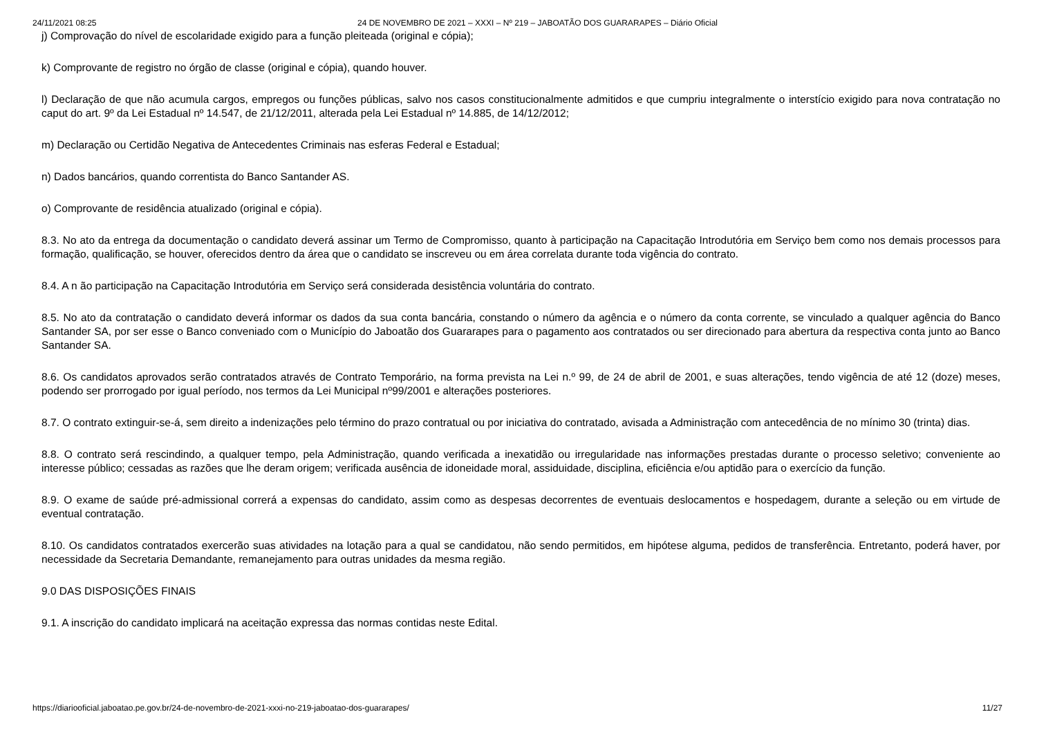24/11/2021 08:25 24 DE NOVEMBRO DE 2021 – XXXI – Nº 219 – JABOATÃO DOS GUARARAPES – Diário Oficial
j) Comprovação do nível de escolaridade exigido para a função pleiteada (original e cópia);
k) Comprovante de registro no órgão de classe (original e cópia), quando houver.
l) Declaração de que não acumula cargos, empregos ou funções públicas, salvo nos casos constitucionalmente admitidos e que cumpriu integralmente o interstício exigido para nova contratação no caput do art. 9º da Lei Estadual nº 14.547, de 21/12/2011, alterada pela Lei Estadual nº 14.885, de 14/12/2012;
m) Declaração ou Certidão Negativa de Antecedentes Criminais nas esferas Federal e Estadual;
n) Dados bancários, quando correntista do Banco Santander AS.
o) Comprovante de residência atualizado (original e cópia).
8.3. No ato da entrega da documentação o candidato deverá assinar um Termo de Compromisso, quanto à participação na Capacitação Introdutória em Serviço bem como nos demais processos para formação, qualificação, se houver, oferecidos dentro da área que o candidato se inscreveu ou em área correlata durante toda vigência do contrato.
8.4. A n ão participação na Capacitação Introdutória em Serviço será considerada desistência voluntária do contrato.
8.5. No ato da contratação o candidato deverá informar os dados da sua conta bancária, constando o número da agência e o número da conta corrente, se vinculado a qualquer agência do Banco Santander SA, por ser esse o Banco conveniado com o Município do Jaboatão dos Guararapes para o pagamento aos contratados ou ser direcionado para abertura da respectiva conta junto ao Banco Santander SA.
8.6. Os candidatos aprovados serão contratados através de Contrato Temporário, na forma prevista na Lei n.º 99, de 24 de abril de 2001, e suas alterações, tendo vigência de até 12 (doze) meses, podendo ser prorrogado por igual período, nos termos da Lei Municipal nº99/2001 e alterações posteriores.
8.7. O contrato extinguir-se-á, sem direito a indenizações pelo término do prazo contratual ou por iniciativa do contratado, avisada a Administração com antecedência de no mínimo 30 (trinta) dias.
8.8. O contrato será rescindindo, a qualquer tempo, pela Administração, quando verificada a inexatidão ou irregularidade nas informações prestadas durante o processo seletivo; conveniente ao interesse público; cessadas as razões que lhe deram origem; verificada ausência de idoneidade moral, assiduidade, disciplina, eficiência e/ou aptidão para o exercício da função.
8.9. O exame de saúde pré-admissional correrá a expensas do candidato, assim como as despesas decorrentes de eventuais deslocamentos e hospedagem, durante a seleção ou em virtude de eventual contratação.
8.10. Os candidatos contratados exercerão suas atividades na lotação para a qual se candidatou, não sendo permitidos, em hipótese alguma, pedidos de transferência. Entretanto, poderá haver, por necessidade da Secretaria Demandante, remanejamento para outras unidades da mesma região.
9.0 DAS DISPOSIÇÕES FINAIS
9.1. A inscrição do candidato implicará na aceitação expressa das normas contidas neste Edital.
https://diariooficial.jaboatao.pe.gov.br/24-de-novembro-de-2021-xxxi-no-219-jaboatao-dos-guararapes/ 11/27